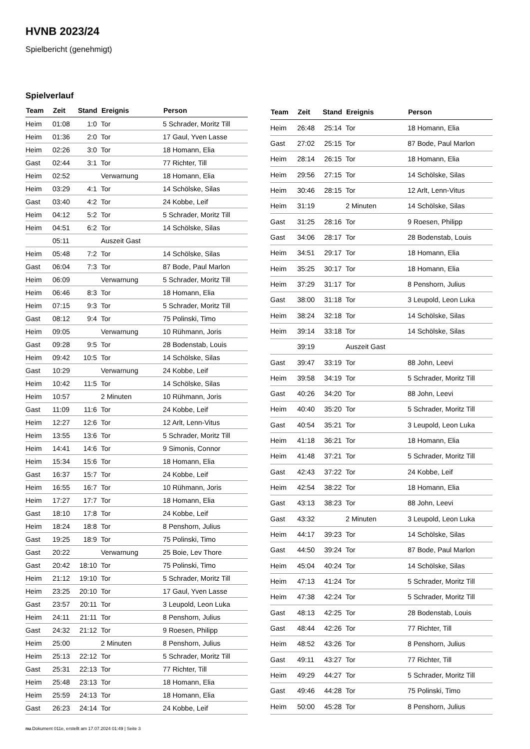HVNB 2023/24
Spielbericht (genehmigt)
Spielverlauf
| Team | Zeit | Stand | Ereignis | Person |
| --- | --- | --- | --- | --- |
| Heim | 01:08 | 1:0 | Tor | 5 Schrader, Moritz Till |
| Heim | 01:36 | 2:0 | Tor | 17 Gaul, Yven Lasse |
| Heim | 02:26 | 3:0 | Tor | 18 Homann, Elia |
| Gast | 02:44 | 3:1 | Tor | 77 Richter, Till |
| Heim | 02:52 | | Verwarnung | 18 Homann, Elia |
| Heim | 03:29 | 4:1 | Tor | 14 Schölske, Silas |
| Gast | 03:40 | 4:2 | Tor | 24 Kobbe, Leif |
| Heim | 04:12 | 5:2 | Tor | 5 Schrader, Moritz Till |
| Heim | 04:51 | 6:2 | Tor | 14 Schölske, Silas |
| | 05:11 | | Auszeit Gast | |
| Heim | 05:48 | 7:2 | Tor | 14 Schölske, Silas |
| Gast | 06:04 | 7:3 | Tor | 87 Bode, Paul Marlon |
| Heim | 06:09 | | Verwarnung | 5 Schrader, Moritz Till |
| Heim | 06:46 | 8:3 | Tor | 18 Homann, Elia |
| Heim | 07:15 | 9:3 | Tor | 5 Schrader, Moritz Till |
| Gast | 08:12 | 9:4 | Tor | 75 Polinski, Timo |
| Heim | 09:05 | | Verwarnung | 10 Rühmann, Joris |
| Gast | 09:28 | 9:5 | Tor | 28 Bodenstab, Louis |
| Heim | 09:42 | 10:5 | Tor | 14 Schölske, Silas |
| Gast | 10:29 | | Verwarnung | 24 Kobbe, Leif |
| Heim | 10:42 | 11:5 | Tor | 14 Schölske, Silas |
| Heim | 10:57 | | 2 Minuten | 10 Rühmann, Joris |
| Gast | 11:09 | 11:6 | Tor | 24 Kobbe, Leif |
| Heim | 12:27 | 12:6 | Tor | 12 Arlt, Lenn-Vitus |
| Heim | 13:55 | 13:6 | Tor | 5 Schrader, Moritz Till |
| Heim | 14:41 | 14:6 | Tor | 9 Simonis, Connor |
| Heim | 15:34 | 15:6 | Tor | 18 Homann, Elia |
| Gast | 16:37 | 15:7 | Tor | 24 Kobbe, Leif |
| Heim | 16:55 | 16:7 | Tor | 10 Rühmann, Joris |
| Heim | 17:27 | 17:7 | Tor | 18 Homann, Elia |
| Gast | 18:10 | 17:8 | Tor | 24 Kobbe, Leif |
| Heim | 18:24 | 18:8 | Tor | 8 Penshorn, Julius |
| Gast | 19:25 | 18:9 | Tor | 75 Polinski, Timo |
| Gast | 20:22 | | Verwarnung | 25 Boie, Lev Thore |
| Gast | 20:42 | 18:10 | Tor | 75 Polinski, Timo |
| Heim | 21:12 | 19:10 | Tor | 5 Schrader, Moritz Till |
| Heim | 23:25 | 20:10 | Tor | 17 Gaul, Yven Lasse |
| Gast | 23:57 | 20:11 | Tor | 3 Leupold, Leon Luka |
| Heim | 24:11 | 21:11 | Tor | 8 Penshorn, Julius |
| Gast | 24:32 | 21:12 | Tor | 9 Roesen, Philipp |
| Heim | 25:00 | | 2 Minuten | 8 Penshorn, Julius |
| Heim | 25:13 | 22:12 | Tor | 5 Schrader, Moritz Till |
| Gast | 25:31 | 22:13 | Tor | 77 Richter, Till |
| Heim | 25:48 | 23:13 | Tor | 18 Homann, Elia |
| Heim | 25:59 | 24:13 | Tor | 18 Homann, Elia |
| Gast | 26:23 | 24:14 | Tor | 24 Kobbe, Leif |
| Team | Zeit | Stand | Ereignis | Person |
| --- | --- | --- | --- | --- |
| Heim | 26:48 | 25:14 | Tor | 18 Homann, Elia |
| Gast | 27:02 | 25:15 | Tor | 87 Bode, Paul Marlon |
| Heim | 28:14 | 26:15 | Tor | 18 Homann, Elia |
| Heim | 29:56 | 27:15 | Tor | 14 Schölske, Silas |
| Heim | 30:46 | 28:15 | Tor | 12 Arlt, Lenn-Vitus |
| Heim | 31:19 | | 2 Minuten | 14 Schölske, Silas |
| Gast | 31:25 | 28:16 | Tor | 9 Roesen, Philipp |
| Gast | 34:06 | 28:17 | Tor | 28 Bodenstab, Louis |
| Heim | 34:51 | 29:17 | Tor | 18 Homann, Elia |
| Heim | 35:25 | 30:17 | Tor | 18 Homann, Elia |
| Heim | 37:29 | 31:17 | Tor | 8 Penshorn, Julius |
| Gast | 38:00 | 31:18 | Tor | 3 Leupold, Leon Luka |
| Heim | 38:24 | 32:18 | Tor | 14 Schölske, Silas |
| Heim | 39:14 | 33:18 | Tor | 14 Schölske, Silas |
| | 39:19 | | Auszeit Gast | |
| Gast | 39:47 | 33:19 | Tor | 88 John, Leevi |
| Heim | 39:58 | 34:19 | Tor | 5 Schrader, Moritz Till |
| Gast | 40:26 | 34:20 | Tor | 88 John, Leevi |
| Heim | 40:40 | 35:20 | Tor | 5 Schrader, Moritz Till |
| Gast | 40:54 | 35:21 | Tor | 3 Leupold, Leon Luka |
| Heim | 41:18 | 36:21 | Tor | 18 Homann, Elia |
| Heim | 41:48 | 37:21 | Tor | 5 Schrader, Moritz Till |
| Gast | 42:43 | 37:22 | Tor | 24 Kobbe, Leif |
| Heim | 42:54 | 38:22 | Tor | 18 Homann, Elia |
| Gast | 43:13 | 38:23 | Tor | 88 John, Leevi |
| Gast | 43:32 | | 2 Minuten | 3 Leupold, Leon Luka |
| Heim | 44:17 | 39:23 | Tor | 14 Schölske, Silas |
| Gast | 44:50 | 39:24 | Tor | 87 Bode, Paul Marlon |
| Heim | 45:04 | 40:24 | Tor | 14 Schölske, Silas |
| Heim | 47:13 | 41:24 | Tor | 5 Schrader, Moritz Till |
| Heim | 47:38 | 42:24 | Tor | 5 Schrader, Moritz Till |
| Gast | 48:13 | 42:25 | Tor | 28 Bodenstab, Louis |
| Gast | 48:44 | 42:26 | Tor | 77 Richter, Till |
| Heim | 48:52 | 43:26 | Tor | 8 Penshorn, Julius |
| Gast | 49:11 | 43:27 | Tor | 77 Richter, Till |
| Heim | 49:29 | 44:27 | Tor | 5 Schrader, Moritz Till |
| Gast | 49:46 | 44:28 | Tor | 75 Polinski, Timo |
| Heim | 50:00 | 45:28 | Tor | 8 Penshorn, Julius |
nu.Dokument 011e, erstellt am 17.07.2024 01:49 | Seite 3